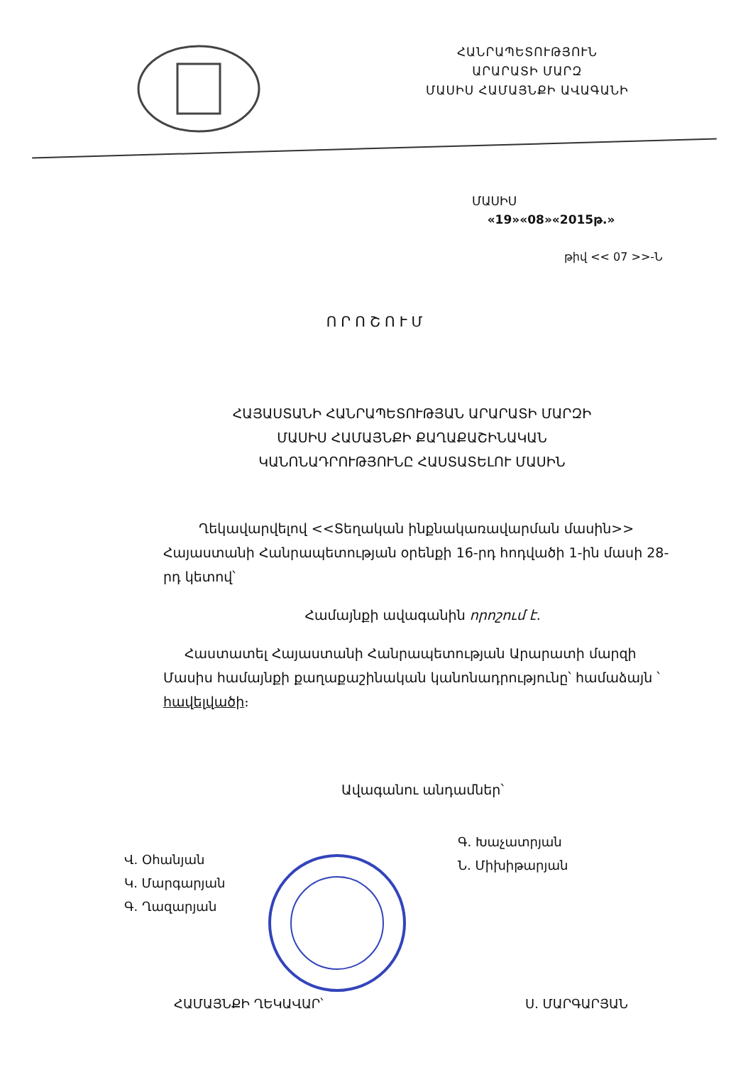ՀԱՆՐԱՊԵՏՈՒԹՅՈՒՆ
ԱՐԱՐԱՏԻ ՄԱՐԶ
ՄԱՍԻՍ ՀԱՄԱՅՆՔԻ ԱՎԱԳԱՆԻ
ՄԱՍԻՍ
«19»«08»«2015թ.»
թիվ << 07 >>-Ն
ՈՐՈՇՈՒՄ
ՀԱՅԱՍՏԱՆԻ ՀԱՆՐԱՊԵՏՈՒԹՅԱՆ ԱՐԱՐԱՏԻ ՄԱՐԶԻ
ՄԱՍԻՍ ՀԱՄԱՅՆՔԻ ՔԱՂԱՔԱՇԻՆԱԿԱՆ
ԿԱՆՈՆԱԴՐՈՒԹՅՈՒՆԸ ՀԱՍՏԱՏԵԼՈՒ ՄԱՍԻՆ
Ղեկավարվելով <<Տեղական ինքնակառավարման մասին>> Հայաստանի Հանրապետության օրենքի 16-րդ հոդվածի 1-ին մասի 28-րդ կետով՝
Համայնքի ավագանին որոշում է.
Հաստատել Հայաստանի Հանրապետության Արարատի մարզի Մասիս համայնքի քաղաքաշինական կանոնադրությունը՝ համաձայն ՝ հավելվածի։
Ավագանու անդամներ՝
Վ. Օհանյան
Կ. Մարգարյան
Գ. Ղազարյան
Գ. Խաչատրյան
Ն. Միխիթարյան
ՀԱՄԱՅՆՔԻ ՂԵԿԱՎԱՐ՝ Ս. ՄԱՐԳԱՐՅԱՆ